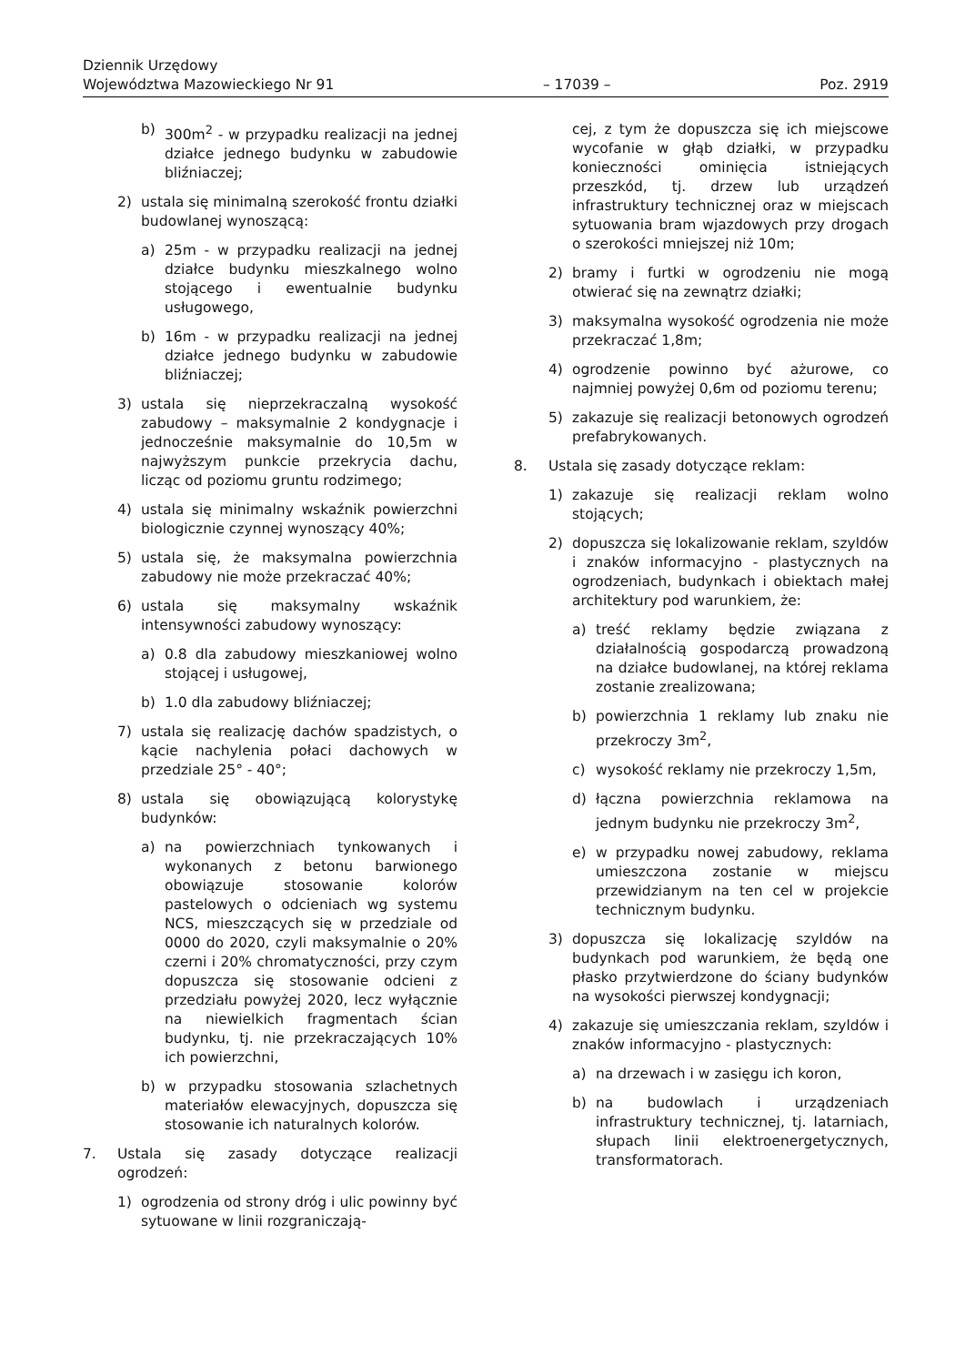Dziennik Urzędowy
Województwa Mazowieckiego Nr 91
– 17039 –
Poz. 2919
b) 300m<sup>2</sup> - w przypadku realizacji na jednej działce jednego budynku w zabudowie bliźniaczej;
2) ustala się minimalną szerokość frontu działki budowlanej wynoszącą:
a) 25m - w przypadku realizacji na jednej działce budynku mieszkalnego wolno stojącego i ewentualnie budynku usługowego,
b) 16m - w przypadku realizacji na jednej działce jednego budynku w zabudowie bliźniaczej;
3) ustala się nieprzekraczalną wysokość zabudowy – maksymalnie 2 kondygnacje i jednocześnie maksymalnie do 10,5m w najwyższym punkcie przekrycia dachu, licząc od poziomu gruntu rodzimego;
4) ustala się minimalny wskaźnik powierzchni biologicznie czynnej wynoszący 40%;
5) ustala się, że maksymalna powierzchnia zabudowy nie może przekraczać 40%;
6) ustala się maksymalny wskaźnik intensywności zabudowy wynoszący:
a) 0.8 dla zabudowy mieszkaniowej wolno stojącej i usługowej,
b) 1.0 dla zabudowy bliźniaczej;
7) ustala się realizację dachów spadzistych, o kącie nachylenia połaci dachowych w przedziale 25° - 40°;
8) ustala się obowiązującą kolorystykę budynków:
a) na powierzchniach tynkowanych i wykonanych z betonu barwionego obowiązuje stosowanie kolorów pastelowych o odcieniach wg systemu NCS, mieszczących się w przedziale od 0000 do 2020, czyli maksymalnie o 20% czerni i 20% chromatyczności, przy czym dopuszcza się stosowanie odcieni z przedziału powyżej 2020, lecz wyłącznie na niewielkich fragmentach ścian budynku, tj. nie przekraczających 10% ich powierzchni,
b) w przypadku stosowania szlachetnych materiałów elewacyjnych, dopuszcza się stosowanie ich naturalnych kolorów.
7. Ustala się zasady dotyczące realizacji ogrodzeń:
1) ogrodzenia od strony dróg i ulic powinny być sytuowane w linii rozgraniczają-
cej, z tym że dopuszcza się ich miejscowe wycofanie w głąb działki, w przypadku konieczności ominięcia istniejących przeszkód, tj. drzew lub urządzeń infrastruktury technicznej oraz w miejscach sytuowania bram wjazdowych przy drogach o szerokości mniejszej niż 10m;
2) bramy i furtki w ogrodzeniu nie mogą otwierać się na zewnątrz działki;
3) maksymalna wysokość ogrodzenia nie może przekraczać 1,8m;
4) ogrodzenie powinno być ażurowe, co najmniej powyżej 0,6m od poziomu terenu;
5) zakazuje się realizacji betonowych ogrodzeń prefabrykowanych.
8. Ustala się zasady dotyczące reklam:
1) zakazuje się realizacji reklam wolno stojących;
2) dopuszcza się lokalizowanie reklam, szyldów i znaków informacyjno - plastycznych na ogrodzeniach, budynkach i obiektach małej architektury pod warunkiem, że:
a) treść reklamy będzie związana z działalnością gospodarczą prowadzoną na działce budowlanej, na której reklama zostanie zrealizowana;
b) powierzchnia 1 reklamy lub znaku nie przekroczy 3m<sup>2</sup>,
c) wysokość reklamy nie przekroczy 1,5m,
d) łączna powierzchnia reklamowa na jednym budynku nie przekroczy 3m<sup>2</sup>,
e) w przypadku nowej zabudowy, reklama umieszczona zostanie w miejscu przewidzianym na ten cel w projekcie technicznym budynku.
3) dopuszcza się lokalizację szyldów na budynkach pod warunkiem, że będą one płasko przytwierdzone do ściany budynków na wysokości pierwszej kondygnacji;
4) zakazuje się umieszczania reklam, szyldów i znaków informacyjno - plastycznych:
a) na drzewach i w zasięgu ich koron,
b) na budowlach i urządzeniach infrastruktury technicznej, tj. latarniach, słupach linii elektroenergetycznych, transformatorach.